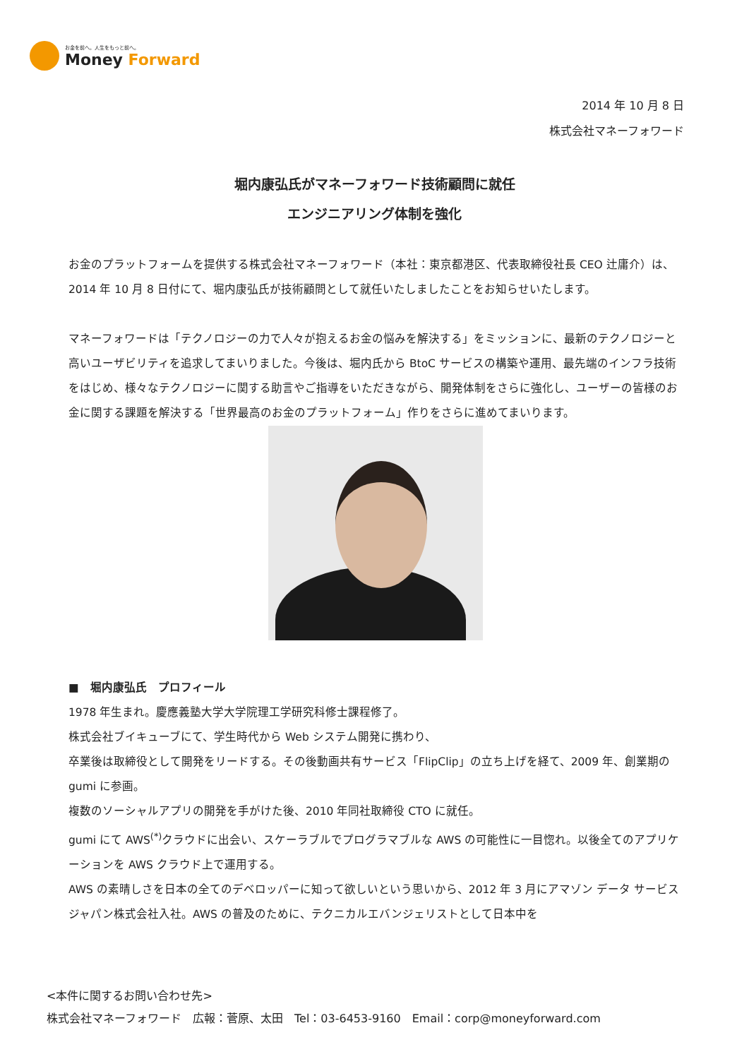お金を前へ。人生をもっと前へ。
Money Forward
2014 年 10 月 8 日
株式会社マネーフォワード
堀内康弘氏がマネーフォワード技術顧問に就任
エンジニアリング体制を強化
お金のプラットフォームを提供する株式会社マネーフォワード（本社：東京都港区、代表取締役社長 CEO 辻庸介）は、2014 年 10 月 8 日付にて、堀内康弘氏が技術顧問として就任いたしましたことをお知らせいたします。
マネーフォワードは「テクノロジーの力で人々が抱えるお金の悩みを解決する」をミッションに、最新のテクノロジーと高いユーザビリティを追求してまいりました。今後は、堀内氏から BtoC サービスの構築や運用、最先端のインフラ技術をはじめ、様々なテクノロジーに関する助言やご指導をいただきながら、開発体制をさらに強化し、ユーザーの皆様のお金に関する課題を解決する「世界最高のお金のプラットフォーム」作りをさらに進めてまいります。
■　堀内康弘氏　プロフィール
1978 年生まれ。慶應義塾大学大学院理工学研究科修士課程修了。
株式会社ブイキューブにて、学生時代から Web システム開発に携わり、
卒業後は取締役として開発をリードする。その後動画共有サービス「FlipClip」の立ち上げを経て、2009 年、創業期の gumi に参画。
複数のソーシャルアプリの開発を手がけた後、2010 年同社取締役 CTO に就任。
gumi にて AWS<sup>(*)</sup>クラウドに出会い、スケーラブルでプログラマブルな AWS の可能性に一目惚れ。以後全てのアプリケーションを AWS クラウド上で運用する。
AWS の素晴しさを日本の全てのデベロッパーに知って欲しいという思いから、2012 年 3 月にアマゾン データ サービス ジャパン株式会社入社。AWS の普及のために、テクニカルエバンジェリストとして日本中を
<本件に関するお問い合わせ先>
株式会社マネーフォワード　広報：菅原、太田　Tel：03-6453-9160　Email：corp@moneyforward.com